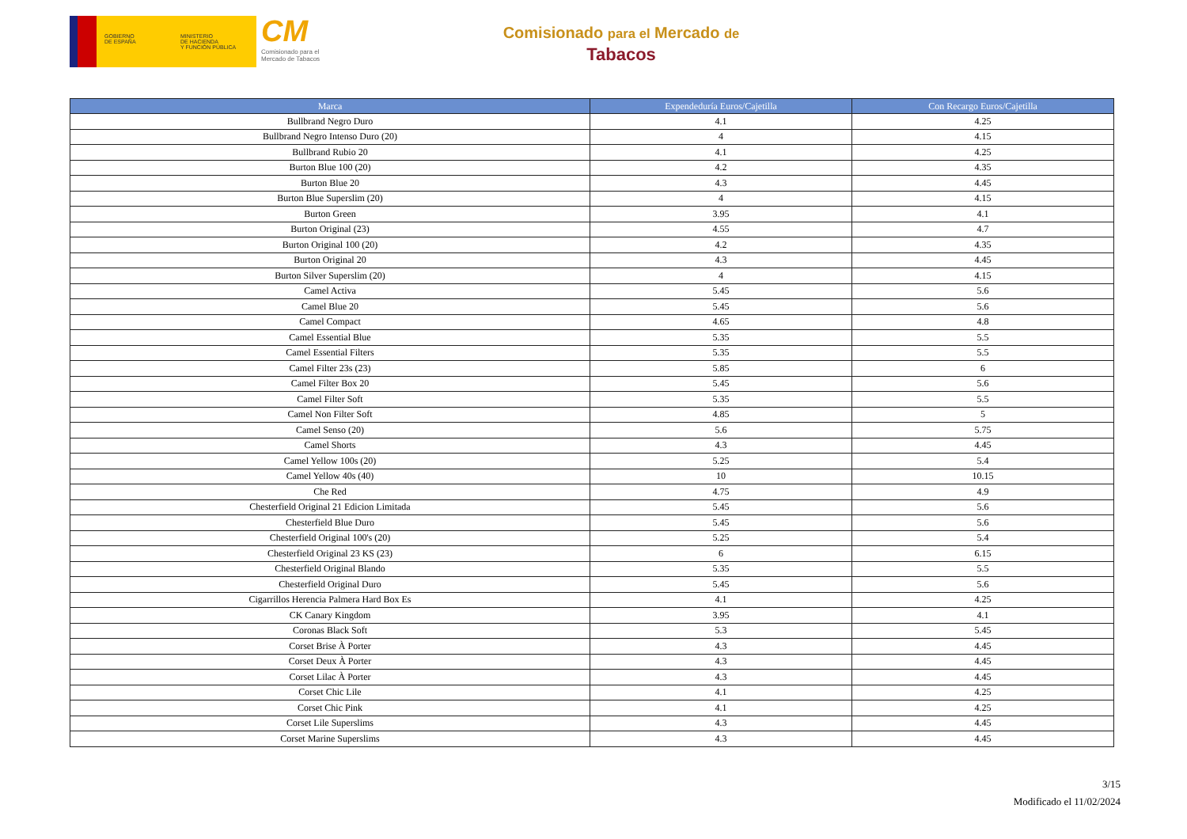GOBIERNO
DE ESPAÑA
MINISTERIO
DE HACIENDA
Y FUNCIÓN PÚBLICA
CM
Comisionado para el
Mercado de Tabacos
Comisionado para el Mercado de
Tabacos
| Marca | Expendeduría Euros/Cajetilla | Con Recargo Euros/Cajetilla |
| --- | --- | --- |
| Bullbrand Negro Duro | 4.1 | 4.25 |
| Bullbrand Negro Intenso Duro (20) | 4 | 4.15 |
| Bullbrand Rubio 20 | 4.1 | 4.25 |
| Burton Blue 100 (20) | 4.2 | 4.35 |
| Burton Blue 20 | 4.3 | 4.45 |
| Burton Blue Superslim (20) | 4 | 4.15 |
| Burton Green | 3.95 | 4.1 |
| Burton Original (23) | 4.55 | 4.7 |
| Burton Original 100 (20) | 4.2 | 4.35 |
| Burton Original 20 | 4.3 | 4.45 |
| Burton Silver Superslim (20) | 4 | 4.15 |
| Camel Activa | 5.45 | 5.6 |
| Camel Blue 20 | 5.45 | 5.6 |
| Camel Compact | 4.65 | 4.8 |
| Camel Essential Blue | 5.35 | 5.5 |
| Camel Essential Filters | 5.35 | 5.5 |
| Camel Filter 23s (23) | 5.85 | 6 |
| Camel Filter Box 20 | 5.45 | 5.6 |
| Camel Filter Soft | 5.35 | 5.5 |
| Camel Non Filter Soft | 4.85 | 5 |
| Camel Senso (20) | 5.6 | 5.75 |
| Camel Shorts | 4.3 | 4.45 |
| Camel Yellow 100s (20) | 5.25 | 5.4 |
| Camel Yellow 40s (40) | 10 | 10.15 |
| Che Red | 4.75 | 4.9 |
| Chesterfield Original 21 Edicion Limitada | 5.45 | 5.6 |
| Chesterfield Blue Duro | 5.45 | 5.6 |
| Chesterfield Original 100's (20) | 5.25 | 5.4 |
| Chesterfield Original 23 KS (23) | 6 | 6.15 |
| Chesterfield Original Blando | 5.35 | 5.5 |
| Chesterfield Original Duro | 5.45 | 5.6 |
| Cigarrillos Herencia Palmera Hard Box Es | 4.1 | 4.25 |
| CK Canary Kingdom | 3.95 | 4.1 |
| Coronas Black Soft | 5.3 | 5.45 |
| Corset Brise À Porter | 4.3 | 4.45 |
| Corset Deux À Porter | 4.3 | 4.45 |
| Corset Lilac À Porter | 4.3 | 4.45 |
| Corset Chic Lile | 4.1 | 4.25 |
| Corset Chic Pink | 4.1 | 4.25 |
| Corset Lile Superslims | 4.3 | 4.45 |
| Corset Marine Superslims | 4.3 | 4.45 |
3/15
Modificado el 11/02/2024